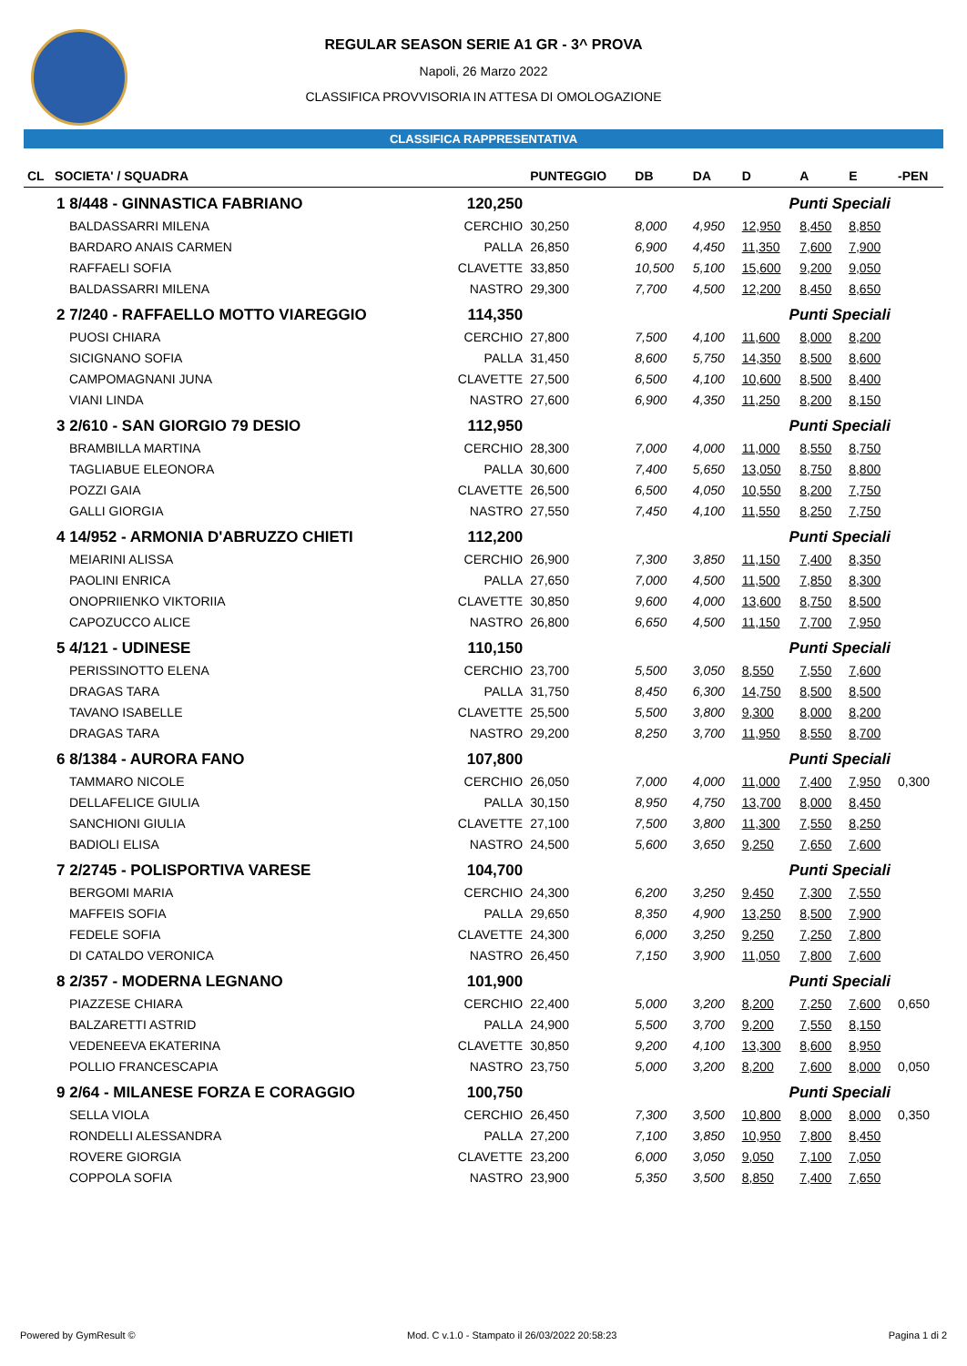REGULAR SEASON SERIE A1 GR - 3^ PROVA
Napoli, 26 Marzo 2022
CLASSIFICA PROVVISORIA IN ATTESA DI OMOLOGAZIONE
CLASSIFICA RAPPRESENTATIVA
| CL SOCIETA' / SQUADRA | | PUNTEGGIO | DB | DA | D | A | E | -PEN |
| --- | --- | --- | --- | --- | --- | --- | --- | --- |
| 1 8/448 - GINNASTICA FABRIANO 120,250 | | | Punti Speciali | | | | | |
| BALDASSARRI MILENA | CERCHIO | 30,250 | 8,000 | 4,950 | 12,950 | 8,450 | 8,850 | |
| BARDARO ANAIS CARMEN | PALLA | 26,850 | 6,900 | 4,450 | 11,350 | 7,600 | 7,900 | |
| RAFFAELI SOFIA | CLAVETTE | 33,850 | 10,500 | 5,100 | 15,600 | 9,200 | 9,050 | |
| BALDASSARRI MILENA | NASTRO | 29,300 | 7,700 | 4,500 | 12,200 | 8,450 | 8,650 | |
| 2 7/240 - RAFFAELLO MOTTO VIAREGGIO 114,350 | | | Punti Speciali | | | | | |
| PUOSI CHIARA | CERCHIO | 27,800 | 7,500 | 4,100 | 11,600 | 8,000 | 8,200 | |
| SICIGNANO SOFIA | PALLA | 31,450 | 8,600 | 5,750 | 14,350 | 8,500 | 8,600 | |
| CAMPOMAGNANI JUNA | CLAVETTE | 27,500 | 6,500 | 4,100 | 10,600 | 8,500 | 8,400 | |
| VIANI LINDA | NASTRO | 27,600 | 6,900 | 4,350 | 11,250 | 8,200 | 8,150 | |
| 3 2/610 - SAN GIORGIO 79 DESIO 112,950 | | | Punti Speciali | | | | | |
| BRAMBILLA MARTINA | CERCHIO | 28,300 | 7,000 | 4,000 | 11,000 | 8,550 | 8,750 | |
| TAGLIABUE ELEONORA | PALLA | 30,600 | 7,400 | 5,650 | 13,050 | 8,750 | 8,800 | |
| POZZI GAIA | CLAVETTE | 26,500 | 6,500 | 4,050 | 10,550 | 8,200 | 7,750 | |
| GALLI GIORGIA | NASTRO | 27,550 | 7,450 | 4,100 | 11,550 | 8,250 | 7,750 | |
| 4 14/952 - ARMONIA D'ABRUZZO CHIETI 112,200 | | | Punti Speciali | | | | | |
| MEIARINI ALISSA | CERCHIO | 26,900 | 7,300 | 3,850 | 11,150 | 7,400 | 8,350 | |
| PAOLINI ENRICA | PALLA | 27,650 | 7,000 | 4,500 | 11,500 | 7,850 | 8,300 | |
| ONOPRIIENKO VIKTORIIA | CLAVETTE | 30,850 | 9,600 | 4,000 | 13,600 | 8,750 | 8,500 | |
| CAPOZUCCO ALICE | NASTRO | 26,800 | 6,650 | 4,500 | 11,150 | 7,700 | 7,950 | |
| 5 4/121 - UDINESE 110,150 | | | Punti Speciali | | | | | |
| PERISSINOTTO ELENA | CERCHIO | 23,700 | 5,500 | 3,050 | 8,550 | 7,550 | 7,600 | |
| DRAGAS TARA | PALLA | 31,750 | 8,450 | 6,300 | 14,750 | 8,500 | 8,500 | |
| TAVANO ISABELLE | CLAVETTE | 25,500 | 5,500 | 3,800 | 9,300 | 8,000 | 8,200 | |
| DRAGAS TARA | NASTRO | 29,200 | 8,250 | 3,700 | 11,950 | 8,550 | 8,700 | |
| 6 8/1384 - AURORA FANO 107,800 | | | Punti Speciali | | | | | |
| TAMMARO NICOLE | CERCHIO | 26,050 | 7,000 | 4,000 | 11,000 | 7,400 | 7,950 | 0,300 |
| DELLAFELICE GIULIA | PALLA | 30,150 | 8,950 | 4,750 | 13,700 | 8,000 | 8,450 | |
| SANCHIONI GIULIA | CLAVETTE | 27,100 | 7,500 | 3,800 | 11,300 | 7,550 | 8,250 | |
| BADIOLI ELISA | NASTRO | 24,500 | 5,600 | 3,650 | 9,250 | 7,650 | 7,600 | |
| 7 2/2745 - POLISPORTIVA VARESE 104,700 | | | Punti Speciali | | | | | |
| BERGOMI MARIA | CERCHIO | 24,300 | 6,200 | 3,250 | 9,450 | 7,300 | 7,550 | |
| MAFFEIS SOFIA | PALLA | 29,650 | 8,350 | 4,900 | 13,250 | 8,500 | 7,900 | |
| FEDELE SOFIA | CLAVETTE | 24,300 | 6,000 | 3,250 | 9,250 | 7,250 | 7,800 | |
| DI CATALDO VERONICA | NASTRO | 26,450 | 7,150 | 3,900 | 11,050 | 7,800 | 7,600 | |
| 8 2/357 - MODERNA LEGNANO 101,900 | | | Punti Speciali | | | | | |
| PIAZZESE CHIARA | CERCHIO | 22,400 | 5,000 | 3,200 | 8,200 | 7,250 | 7,600 | 0,650 |
| BALZARETTI ASTRID | PALLA | 24,900 | 5,500 | 3,700 | 9,200 | 7,550 | 8,150 | |
| VEDENEEVA EKATERINA | CLAVETTE | 30,850 | 9,200 | 4,100 | 13,300 | 8,600 | 8,950 | |
| POLLIO FRANCESCAPIA | NASTRO | 23,750 | 5,000 | 3,200 | 8,200 | 7,600 | 8,000 | 0,050 |
| 9 2/64 - MILANESE FORZA E CORAGGIO 100,750 | | | Punti Speciali | | | | | |
| SELLA VIOLA | CERCHIO | 26,450 | 7,300 | 3,500 | 10,800 | 8,000 | 8,000 | 0,350 |
| RONDELLI ALESSANDRA | PALLA | 27,200 | 7,100 | 3,850 | 10,950 | 7,800 | 8,450 | |
| ROVERE GIORGIA | CLAVETTE | 23,200 | 6,000 | 3,050 | 9,050 | 7,100 | 7,050 | |
| COPPOLA SOFIA | NASTRO | 23,900 | 5,350 | 3,500 | 8,850 | 7,400 | 7,650 | |
Powered by GymResult © Mod. C v.1.0 - Stampato il 26/03/2022 20:58:23 Pagina 1 di 2